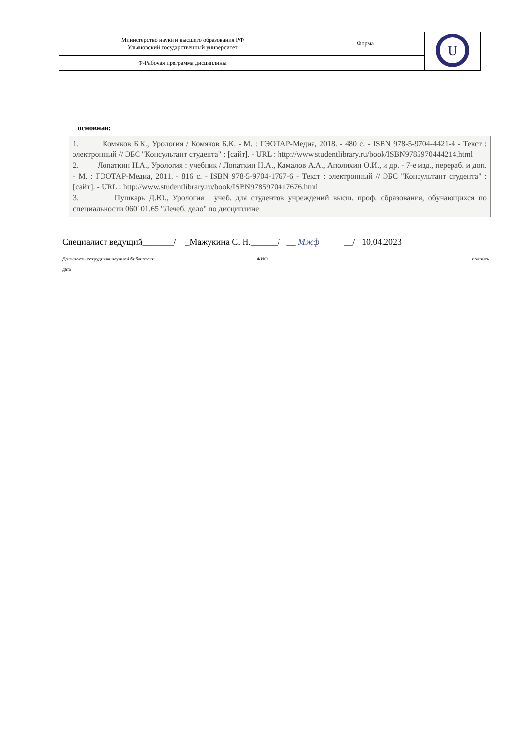| Министерство науки и высшего образования РФ Ульяновский государственный университет | Форма | U |
| Ф-Рабочая программа дисциплины | | |
основная:
1. Комяков Б.К., Урология / Комяков Б.К. - М. : ГЭОТАР-Медиа, 2018. - 480 с. - ISBN 978-5-9704-4421-4 - Текст : электронный // ЭБС "Консультант студента" : [сайт]. - URL : http://www.studentlibrary.ru/book/ISBN9785970444214.html
2. Лопаткин Н.А., Урология : учебник / Лопаткин Н.А., Камалов А.А., Аполихин О.И., и др. - 7-е изд., перераб. и доп. - М. : ГЭОТАР-Медиа, 2011. - 816 с. - ISBN 978-5-9704-1767-6 - Текст : электронный // ЭБС "Консультант студента" : [сайт]. - URL : http://www.studentlibrary.ru/book/ISBN9785970417676.html
3. Пушкарь Д.Ю., Урология : учеб. для студентов учреждений высш. проф. образования, обучающихся по специальности 060101.65 "Лечеб. дело" по дисциплине
Специалист ведущий_______/ _Мажукина С. Н.______/ __ Мжф __/ 10.04.2023
Должность сотрудника научной библиотеки ФИО подпись
дата